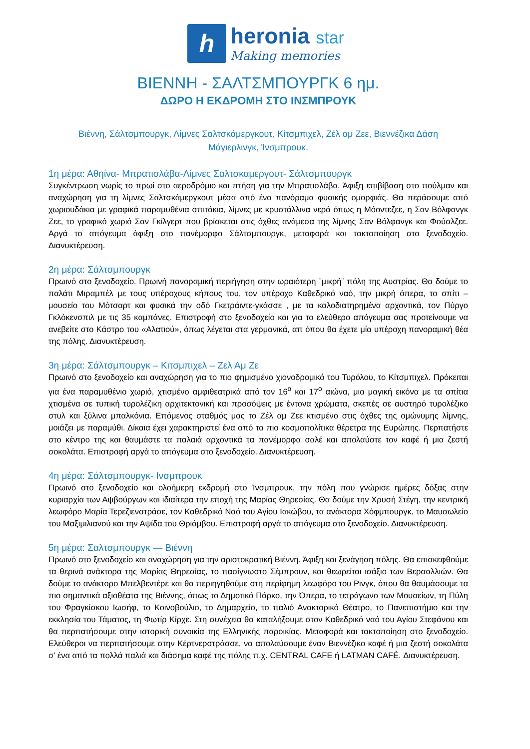h
heronia star
Making memories
ΒΙΕΝΝΗ - ΣΑΛΤΣΜΠΟΥΡΓΚ 6 ημ.
ΔΩΡΟ Η ΕΚΔΡΟΜΗ ΣΤΟ ΙΝΣΜΠΡΟΥΚ
Βιέννη, Σάλτσμπουργκ, Λίμνες Σαλτσκάμεργκουτ, Κίτσμπιχελ, Ζέλ αμ Ζεε, Βιεννέζικα Δάση
Μάγιερλινγκ, Ίνσμπρουκ.
1η μέρα: Αθηίνα- Μπρατισλάβα-Λίμνες Σαλτσκαμεργουτ- Σάλτσμπουργκ
Συγκέντρωση νωρίς το πρωί στο αεροδρόμιο και πτήση για την Μπρατισλάβα. Άφιξη επιβίβαση στο πούλμαν και αναχώρηση για τη λίμνες Σαλτσκάμεργκουτ μέσα από ένα πανόραμα φυσικής ομορφιάς. Θα περάσουμε από χωριουδάκια με γραφικά παραμυθένια σπιτάκια, λίμνες με κρυστάλλινα νερά όπως η Μόοντεζεε, η Σαν Βόλφανγκ Ζεε, το γραφικό χωριό Σαν Γκίλγερτ που βρίσκεται στις όχθες ανάμεσα της λίμνης Σαν Βόλφανγκ και Φούσλζεε. Αργά το απόγευμα άφιξη στο πανέμορφο Σάλτσμπουργκ, μεταφορά και τακτοποίηση στο ξενοδοχείο. Διανυκτέρευση.
2η μέρα: Σάλτσμπουργκ
Πρωινό στο ξενοδοχείο. Πρωινή πανοραμική περιήγηση στην ωραιότερη ¨μικρή¨ πόλη της Αυστρίας. Θα δούμε το παλάτι Μιραμπέλ με τους υπέροχους κήπους του, τον υπέροχο Καθεδρικό ναό, την μικρή όπερα, το σπίτι – μουσείο του Μότσαρτ και φυσικά την οδό Γκετράιντε-γκάσσε , με τα καλοδιατηρημένα αρχοντικά, τον Πύργο Γκλόκενσπιλ με τις 35 καμπάνες. Επιστροφή στο ξενοδοχείο και για το ελεύθερο απόγευμα σας προτείνουμε να ανεβείτε στο Κάστρο του «Αλατιού», όπως λέγεται στα γερμανικά, απ όπου θα έχετε μία υπέροχη πανοραμική θέα της πόλης. Διανυκτέρευση.
3η μέρα: Σάλτσμπουργκ – Κιτσμπιχελ – Ζελ Αμ Ζε
Πρωινό στο ξενοδοχείο και αναχώρηση για το πιο φημισμένο χιονοδρομικό του Τυρόλου, το Κίτσμπιχελ. Πρόκειται για ένα παραμυθένιο χωριό, χτισμένο αμφιθεατρικά από τον 16<sup>ο</sup> και 17<sup>ο</sup> αιώνα, μια μαγική εικόνα με τα σπίτια χτισμένα σε τυπική τυρολέζικη αρχιτεκτονική και προσόψεις με έντονα χρώματα, σκεπές σε αυστηρό τυρολέζικο στυλ και ξύλινα μπαλκόνια. Επόμενος σταθμός μας το Ζέλ αμ Ζεε κτισμένο στις όχθες της ομώνυμης λίμνης, μοιάζει με παραμύθι. Δίκαια έχει χαρακτηριστεί ένα από τα πιο κοσμοπολίτικα θέρετρα της Ευρώπης. Περπατήστε στο κέντρο της και θαυμάστε τα παλαιά αρχοντικά τα πανέμορφα σαλέ και απολαύστε τον καφέ ή μια ζεστή σοκολάτα. Επιστροφή αργά το απόγευμα στο ξενοδοχείο. Διανυκτέρευση.
4η μέρα: Σάλτσμπουργκ- Ινσμπρουκ
Πρωινό στο ξενοδοχείο και ολοήμερη εκδρομή στο Ίνσμπρουκ, την πόλη που γνώρισε ημέρες δόξας στην κυριαρχία των Αψβούργων και ιδιαίτερα την εποχή της Μαρίας Θηρεσίας. Θα δούμε την Χρυσή Στέγη, την κεντρική λεωφόρο Μαρία Τερεζιενστράσε, τον Καθεδρικό Ναό του Αγίου Ιακώβου, τα ανάκτορα Χόφμπουργκ, το Μαυσωλείο του Μαξιμιλιανού και την Αψίδα του Θριάμβου. Επιστροφή αργά το απόγευμα στο ξενοδοχείο. Διανυκτέρευση.
5η μέρα: Σαλτσμπουργκ — Βιέννη
Πρωινό στο ξενοδοχείο και αναχώρηση για την αριστοκρατική Βιέννη. Άφιξη και ξενάγηση πόλης. Θα επισκεφθούμε τα θερινά ανάκτορα της Μαρίας Θηρεσίας, το πασίγνωστο Σέμπρουν, και θεωρείται ισάξιο των Βερσαλλιών. Θα δούμε το ανάκτορο Μπελβεντέρε και θα περιηγηθούμε στη περίφημη λεωφόρο του Ρινγκ, όπου θα θαυμάσουμε τα πιο σημαντικά αξιοθέατα της Βιέννης, όπως το Δημοτικό Πάρκο, την Όπερα, το τετράγωνο των Μουσείων, τη Πύλη του Φραγκίσκου Ιωσήφ, το Κοινοβούλιο, το Δημαρχείο, το παλιό Ανακτορικό Θέατρο, το Πανεπιστήμιο και την εκκλησία του Τάματος, τη Φωτίρ Κίρχε. Στη συνέχεια θα καταλήξουμε στον Καθεδρικό ναό του Αγίου Στεφάνου και θα περπατήσουμε στην ιστορική συνοικία της Ελληνικής παροικίας. Μεταφορά και τακτοποίηση στο ξενοδοχείο. Ελεύθεροι να περπατήσουμε στην Κέρτνερστράσσε, να απολαύσουμε έναν Βιεννέζικο καφέ ή μια ζεστή σοκολάτα σ’ ένα από τα πολλά παλιά και διάσημα καφέ της πόλης π.χ. CENTRAL CAFE ή LATMAN CAFÉ. Διανυκτέρευση.